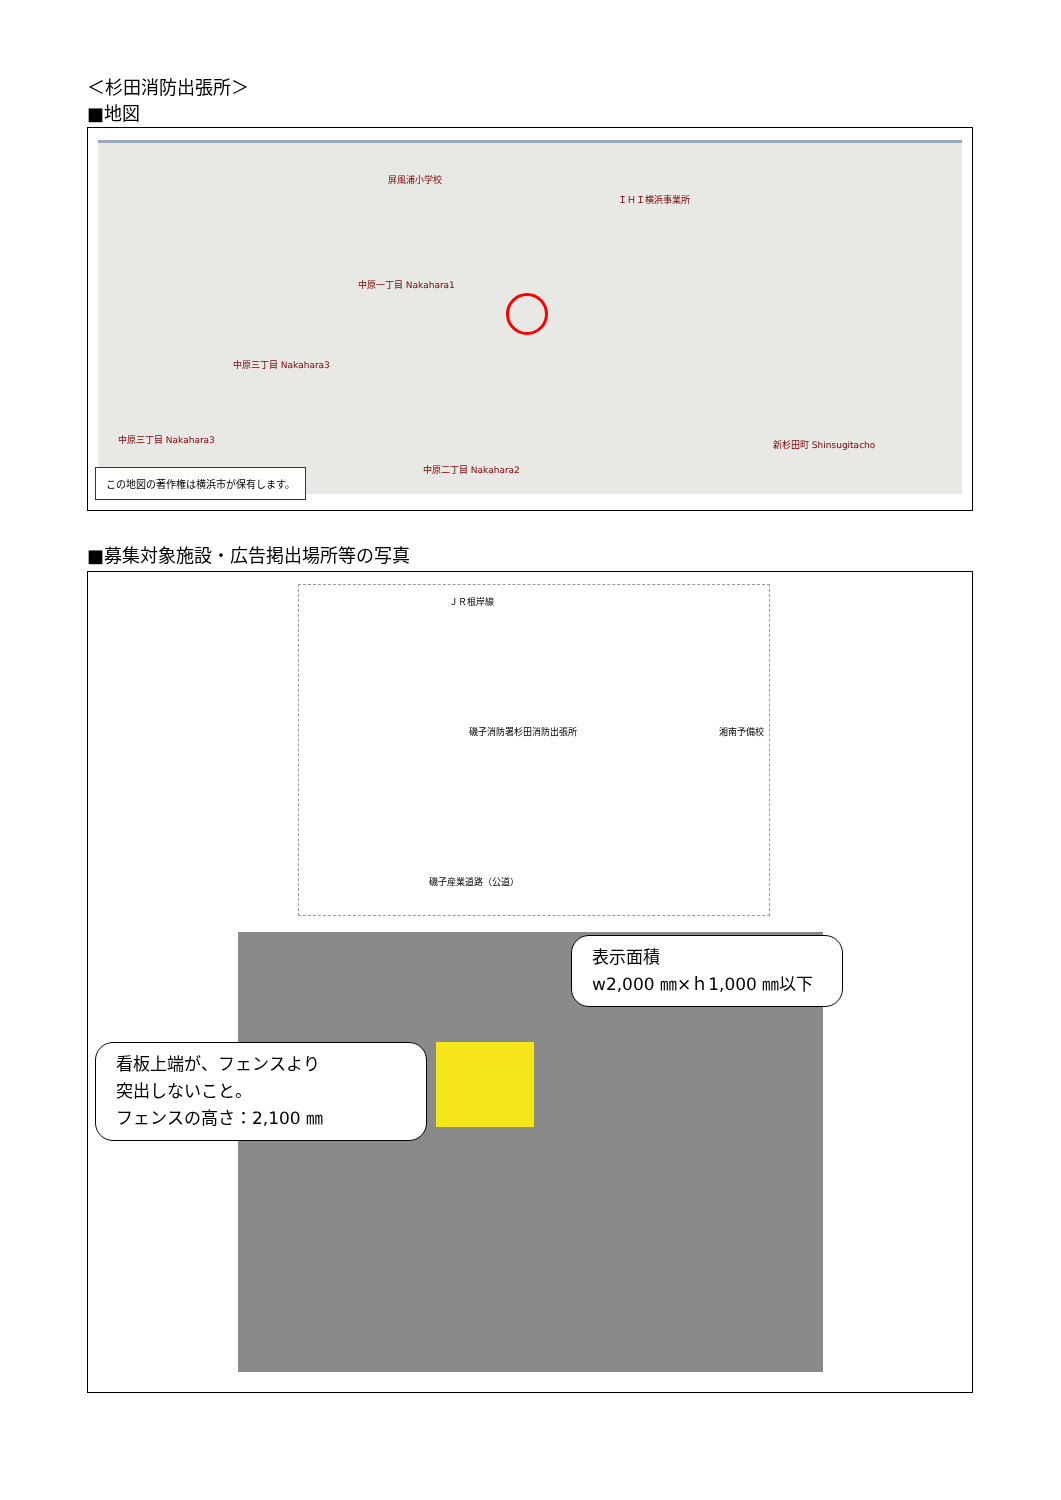＜杉田消防出張所＞
■地図
屏風浦小学校
ＩＨＩ横浜事業所
中原一丁目 Nakahara1
中原三丁目 Nakahara3
中原三丁目 Nakahara3
中原二丁目 Nakahara2
新杉田町 Shinsugitacho
この地図の著作権は横浜市が保有します。
■募集対象施設・広告掲出場所等の写真
ＪＲ根岸線
磯子消防署杉田消防出張所 湘南予備校
磯子産業道路（公道）
看板上端が、フェンスより
突出しないこと。
フェンスの高さ：2,100 ㎜
表示面積
w2,000 ㎜×ｈ1,000 ㎜以下